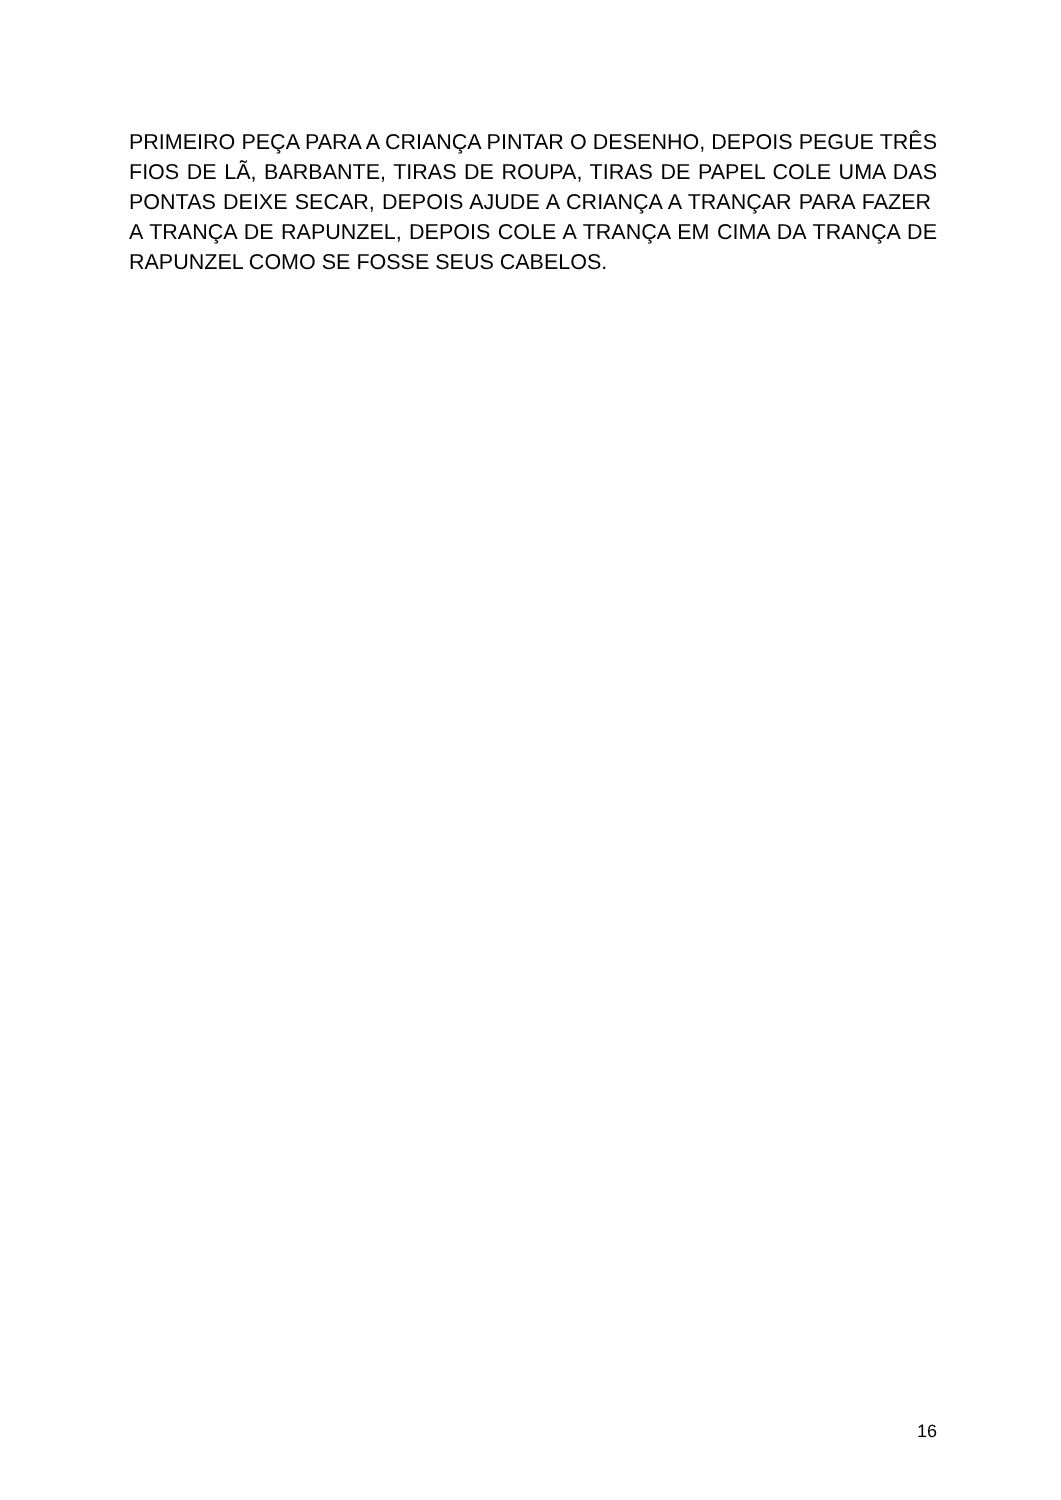PRIMEIRO PEÇA PARA A CRIANÇA PINTAR O DESENHO, DEPOIS PEGUE TRÊS FIOS DE LÃ, BARBANTE, TIRAS DE ROUPA, TIRAS DE PAPEL COLE UMA DAS PONTAS DEIXE SECAR, DEPOIS AJUDE A CRIANÇA A TRANÇAR PARA FAZER A TRANÇA DE RAPUNZEL, DEPOIS COLE A TRANÇA EM CIMA DA TRANÇA DE RAPUNZEL COMO SE FOSSE SEUS CABELOS.
16